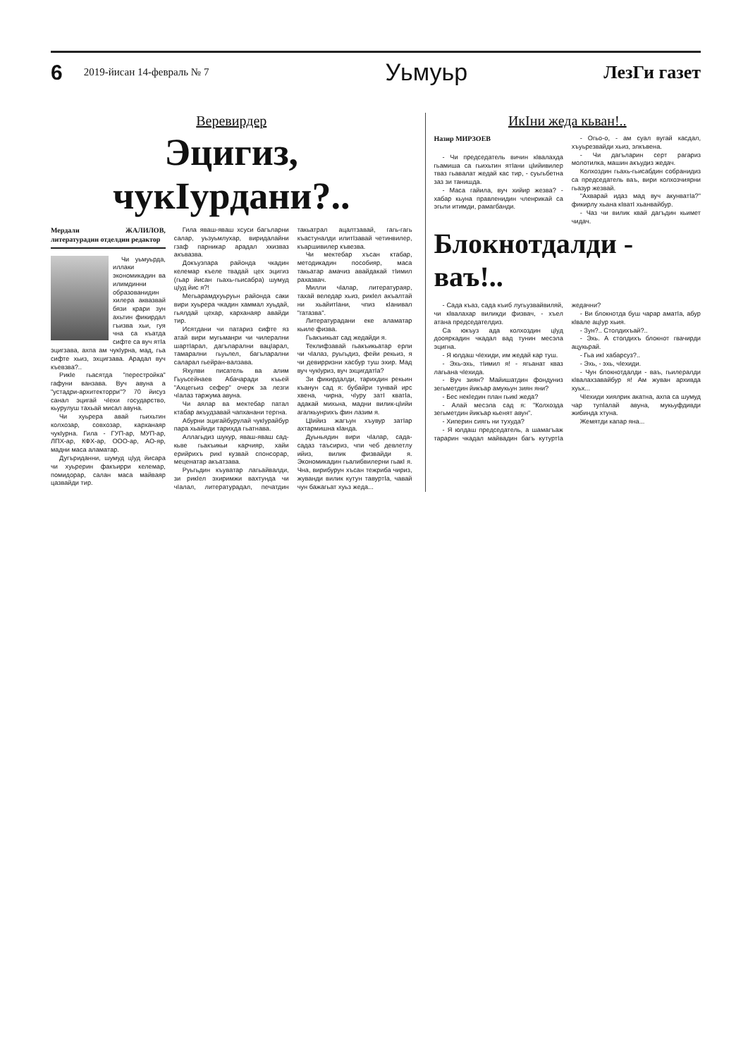6 2019-йисан 14-февраль № 7 Уьмуьр ЛезГи газет
Веревирдер
Эцигиз, чукIурдани?..
Мердали ЖАЛИЛОВ, литературадин отделдин редактор
Чи уьмуьрда, иллаки экономикадин ва илимдинни образованидин хилера аквазвай бязи крари зун ахьтин фикирдал гъизва хьи, гуя чна са къатда сифте са вуч ятIа эцигзава, ахпа ам чукIурна, мад, гьа сифте хьиз, эхцигзава. Арадал вуч къевзва?..
РикIе гьасятда "перестройка" гафуни ванзава. Вуч авуна а "устадри-архитекторри"? 70 йисуз санал эцигай чIехи государство, кьурулуш тахьай мисал авуна.
Чи хуьрера авай гьихьтин колхозар, совхозар, карханаяр чукIурна. Гила - ГУП-ар, МУП-ар, ЛПХ-ар, КФХ-ар, ООО-ар, АО-яр, мадни маса аламатар.
Дугъриданни, шумуд цIуд йисара чи хуьрерин факъирри келемар, помидорар, салан маса майваяр цазвайди тир.
Гила яваш-яваш хсуси багъларни салар, уьзуьмлухар, виридалайни гзаф парникар арадал хкизваз акъвазва.
Докъузпара районда чкадин келемар къеле твадай цех эцигиз (гьар йисан гьахь-гьисабра) шумуд цIуд йис я?!
Мегьарамдхуьруьн районда саки вири хуьрера чкадин хаммал хуьдай, гьялдай цехар, карханаяр авайди тир.
Исятдани чи патариз сифте яз атай вири мугьманри чи чилерални шартIарал, дагъларални вацIарал, тамарални гьуьлел, багъларални саларал гьейран-валзава.
Яхулви писатель ва алим Гьуьсейнаев Абачаради къьей "Ахцегьиз сефер" очерк за лезги чIалаз таржума авуна.
Чи аялар ва мектебар патал ктабар акъудзавай чапханани тергна.
Абурни эцигайбурулай чукIурайбур пара хьайиди тарихда гьатнава.
Аллагьдиз шукур, яваш-яваш сад-кьве гьакъикьи карчияр, хайи ерийрихъ рикI кузвай спонсорар, меценатар акъатзава.
Руьгьдин къуватар лагьайвалди, зи рикIел эхиримжи вахтунда чи чIалал, литературадал, печатдин такьатрал ацалтзавай, гагь-гагь къастуналди илитIзавай четинвилер, къаршивилер къвезва.
Чи мектебар хъсан ктабар, методикадин пособияр, маса такьатар амачиз авайдакай тIимил рахазвач.
Милли чIалар, литератураяр, тахай веледар хьиз, рикIел акъалтай ни хьайитIани, чпиз кIанивал "гатазва".
Литературадани еке аламатар кьиле физва.
Гьакъикьат сад жедайди я.
Теклифзавай гьакъикьатар ерли чи чIалаз, руьгьдиз, фейи рекьиз, я чи девирризни хасбур туш эхир. Мад вуч чукIуриз, вуч эхцигдатIа?
Зи фикирдалди, тарихдин рекьин къанун сад я: бубайри тунвай ирс хвена, чирна, чIуру затI кватIа, адакай михьна, мадни вилик-цIийи агалкьунрихъ фин лазим я.
ЦIийиз жагъун хъувур затIар ахтармишна кIанда.
Дуьньядин вири чIалар, сада-садаз таъсириз, чпи чеб девлетлу ийиз, вилик физвайди я. Экономикадин гьалибвилерни гьакI я. Чна, вирибурун хъсан тежриба чириз, жуванди вилик кутун тавуртIа, чавай чун бажагьат хуьз жеда...
ИкIни жеда кьван!..
Назир МИРЗОЕВ
- Чи председатель вичин кIвалахда гьамиша са гьихьтин ятIани цIийивилер тваз гьавалат жедай кас тир, - суьгьбетна заз зи танишда.
- Маса гайила, вуч хийир жезва? - хабар кьуна правленидин членрикай са эгьли итимди, рамагбанди.
- Огьо-о, - ам суал вугай касдал, хъуьрезвайди хьиз, элкъвена.
- Чи дагъларин серт рагариз молотилка, машин акъудиз жедач.
Колхоздин гьахь-гьисабдин собранидиз са председатель ваъ, вири колхозчиярни гьазур жезвай.
"Ахварай идаз мад вуч акунватIа?" фикирлу хьана кIватI хьанвайбур.
- Чаз чи вилик квай дагъдин кьимет чидач.
Блокнотдалди - ваъ!..
- Сада къаз, сада къиб лугьузвайвиляй, чи кIвалахар виликди физвач, - хъел атана председателдиз.
Са юкъуз ада колхоздин цIуд доояркадин чкадал вад тунин месэла эцигна.
- Я юлдаш чIехиди, им жедай кар туш.
- Эхь-эхь, тIимил я! - ягьанат кваз лагьана чIехида.
- Вуч зиян? Майишатдин фондуниз зегьметдин йикъар амукьун зиян яни?
- Бес некIедин план гьикI жеда?
- Алай месэла сад я: "Колхозда зегьметдин йикъар кьенят авун".
- Хиперин сиягь ни тухуда?
- Я юлдаш председатель, а шамагъаж тарарин чкадал майвадин багъ кутуртIа жедачни?
- Ви блокнотда буш чарар аматIа, абур кIвале ацIур хьия.
- Зун?.. Столдихъай?..
- Эхь. А столдихъ блокнот гвачирди ацукьрай.
- Гьа икI хабарсуз?..
- Эхь, - эхь, чIехиди.
- Чун блокнотдалди - ваъ, гьилералди кIвалахзавайбур я! Ам жуван архивда хуьх...
ЧIехиди хиялрик акатна, ахпа са шумуд чар тупIалай авуна, мукьуфдивди жибинда хтуна.
Жемятди капар яна...